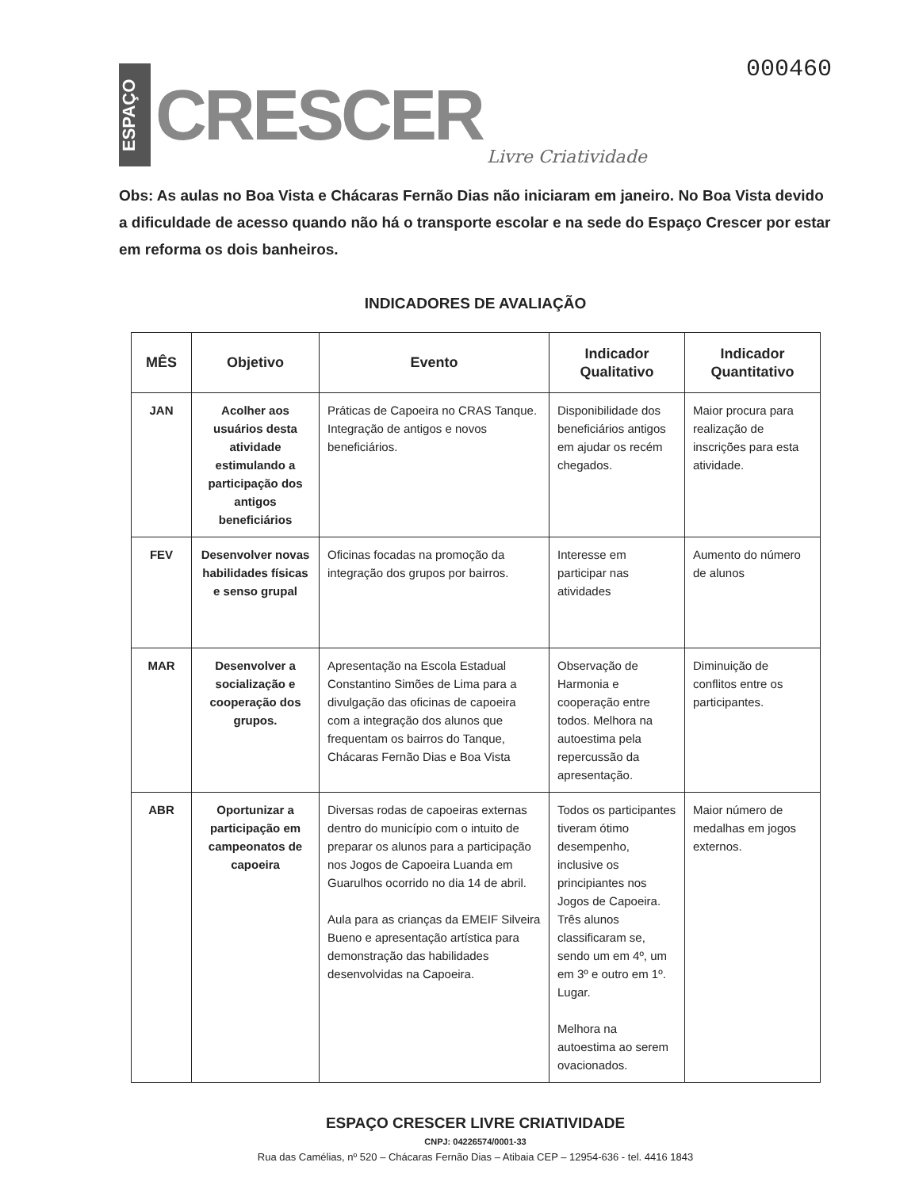ESPAÇO
CRESCER
Livre Criatividade
000460
Obs: As aulas no Boa Vista e Chácaras Fernão Dias não iniciaram em janeiro. No Boa Vista devido a dificuldade de acesso quando não há o transporte escolar e na sede do Espaço Crescer por estar em reforma os dois banheiros.
INDICADORES DE AVALIAÇÃO
| MÊS | Objetivo | Evento | Indicador Qualitativo | Indicador Quantitativo |
| --- | --- | --- | --- | --- |
| JAN | Acolher aos usuários desta atividade estimulando a participação dos antigos beneficiários | Práticas de Capoeira no CRAS Tanque. Integração de antigos e novos beneficiários. | Disponibilidade dos beneficiários antigos em ajudar os recém chegados. | Maior procura para realização de inscrições para esta atividade. |
| FEV | Desenvolver novas habilidades físicas e senso grupal | Oficinas focadas na promoção da integração dos grupos por bairros. | Interesse em participar nas atividades | Aumento do número de alunos |
| MAR | Desenvolver a socialização e cooperação dos grupos. | Apresentação na Escola Estadual Constantino Simões de Lima para a divulgação das oficinas de capoeira com a integração dos alunos que frequentam os bairros do Tanque, Chácaras Fernão Dias e Boa Vista | Observação de Harmonia e cooperação entre todos. Melhora na autoestima pela repercussão da apresentação. | Diminuição de conflitos entre os participantes. |
| ABR | Oportunizar a participação em campeonatos de capoeira | Diversas rodas de capoeiras externas dentro do município com o intuito de preparar os alunos para a participação nos Jogos de Capoeira Luanda em Guarulhos ocorrido no dia 14 de abril. Aula para as crianças da EMEIF Silveira Bueno e apresentação artística para demonstração das habilidades desenvolvidas na Capoeira. | Todos os participantes tiveram ótimo desempenho, inclusive os principiantes nos Jogos de Capoeira. Três alunos classificaram se, sendo um em 4º, um em 3º e outro em 1º. Lugar. Melhora na autoestima ao serem ovacionados. | Maior número de medalhas em jogos externos. |
ESPAÇO CRESCER LIVRE CRIATIVIDADE
CNPJ: 04226574/0001-33
Rua das Camélias, nº 520 – Chácaras Fernão Dias – Atibaia CEP – 12954-636 - tel. 4416 1843